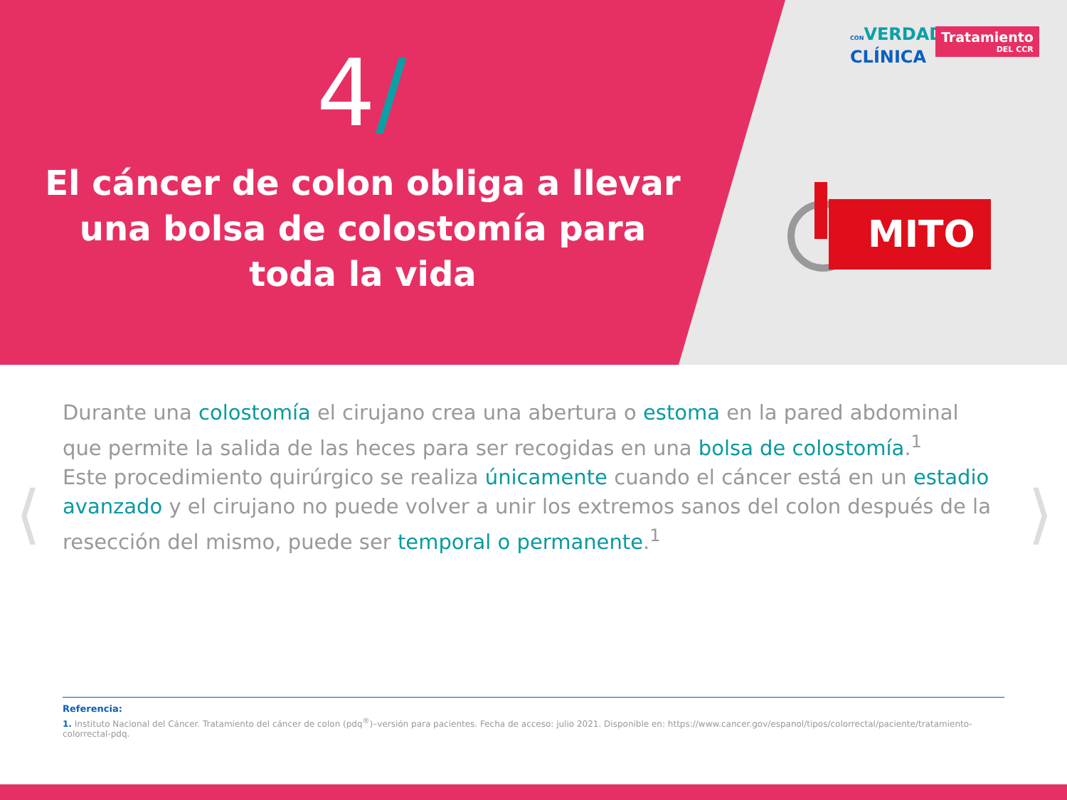4/
El cáncer de colon obliga a llevar una bolsa de colostomía para toda la vida
CON VERDAD
CLÍNICA
Tratamiento
DEL CCR
MITO
⟨ ⟩
Durante una colostomía el cirujano crea una abertura o estoma en la pared abdominal que permite la salida de las heces para ser recogidas en una bolsa de colostomía.<sup>1</sup>
Este procedimiento quirúrgico se realiza únicamente cuando el cáncer está en un estadio avanzado y el cirujano no puede volver a unir los extremos sanos del colon después de la resección del mismo, puede ser temporal o permanente.<sup>1</sup>
Referencia:
1. Instituto Nacional del Cáncer. Tratamiento del cáncer de colon (pdq<sup>®</sup>)–versión para pacientes. Fecha de acceso: julio 2021. Disponible en: https://www.cancer.gov/espanol/tipos/colorrectal/paciente/tratamiento-colorrectal-pdq.